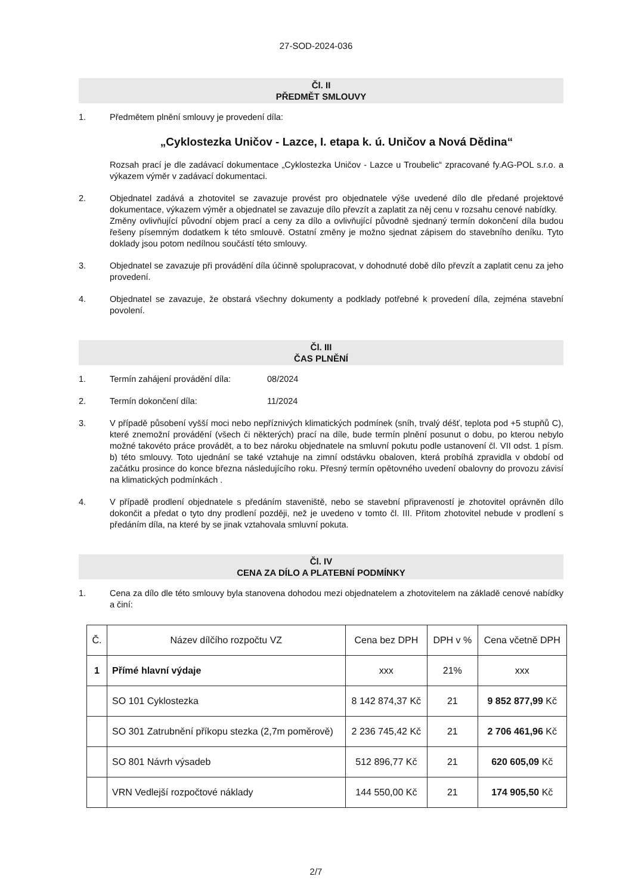27-SOD-2024-036
Čl. II
PŘEDMĚT SMLOUVY
1. Předmětem plnění smlouvy je provedení díla:
„Cyklostezka Uničov - Lazce, I. etapa k. ú. Uničov a Nová Dědina“
Rozsah prací je dle zadávací dokumentace „Cyklostezka Uničov - Lazce u Troubelic“ zpracované fy.AG-POL s.r.o. a výkazem výměr v zadávací dokumentaci.
2. Objednatel zadává a zhotovitel se zavazuje provést pro objednatele výše uvedené dílo dle předané projektové dokumentace, výkazem výměr a objednatel se zavazuje dílo převzít a zaplatit za něj cenu v rozsahu cenové nabídky.
Změny ovlivňující původní objem prací a ceny za dílo a ovlivňující původně sjednaný termín dokončení díla budou řešeny písemným dodatkem k této smlouvě. Ostatní změny je možno sjednat zápisem do stavebního deníku. Tyto doklady jsou potom nedílnou součástí této smlouvy.
3. Objednatel se zavazuje při provádění díla účinně spolupracovat, v dohodnuté době dílo převzít a zaplatit cenu za jeho provedení.
4. Objednatel se zavazuje, že obstará všechny dokumenty a podklady potřebné k provedení díla, zejména stavební povolení.
Čl. III
ČAS PLNĚNÍ
1. Termín zahájení provádění díla: 08/2024
2. Termín dokončení díla: 11/2024
3. V případě působení vyšší moci nebo nepříznivých klimatických podmínek (sníh, trvalý déšť, teplota pod +5 stupňů C), které znemožní provádění (všech či některých) prací na díle, bude termín plnění posunut o dobu, po kterou nebylo možné takovéto práce provádět, a to bez nároku objednatele na smluvní pokutu podle ustanovení čl. VII odst. 1 písm. b) této smlouvy. Toto ujednání se také vztahuje na zimní odstávku obaloven, která probíhá zpravidla v období od začátku prosince do konce března následujícího roku. Přesný termín opětovného uvedení obalovny do provozu závisí na klimatických podmínkách .
4. V případě prodlení objednatele s předáním staveniště, nebo se stavební připraveností je zhotovitel oprávněn dílo dokončit a předat o tyto dny prodlení později, než je uvedeno v tomto čl. III. Přitom zhotovitel nebude v prodlení s předáním díla, na které by se jinak vztahovala smluvní pokuta.
Čl. IV
CENA ZA DÍLO A PLATEBNÍ PODMÍNKY
1. Cena za dílo dle této smlouvy byla stanovena dohodou mezi objednatelem a zhotovitelem na základě cenové nabídky a činí:
| Č. | Název dílčího rozpočtu VZ | Cena bez DPH | DPH v % | Cena včetně DPH |
| 1 | Přímé hlavní výdaje | xxx | 21% | xxx |
| | SO 101 Cyklostezka | 8 142 874,37 Kč | 21 | 9 852 877,99 Kč |
| | SO 301 Zatrubnění příkopu stezka (2,7m poměrově) | 2 236 745,42 Kč | 21 | 2 706 461,96 Kč |
| | SO 801 Návrh výsadeb | 512 896,77 Kč | 21 | 620 605,09 Kč |
| | VRN Vedlejší rozpočtové náklady | 144 550,00 Kč | 21 | 174 905,50 Kč |
2/7